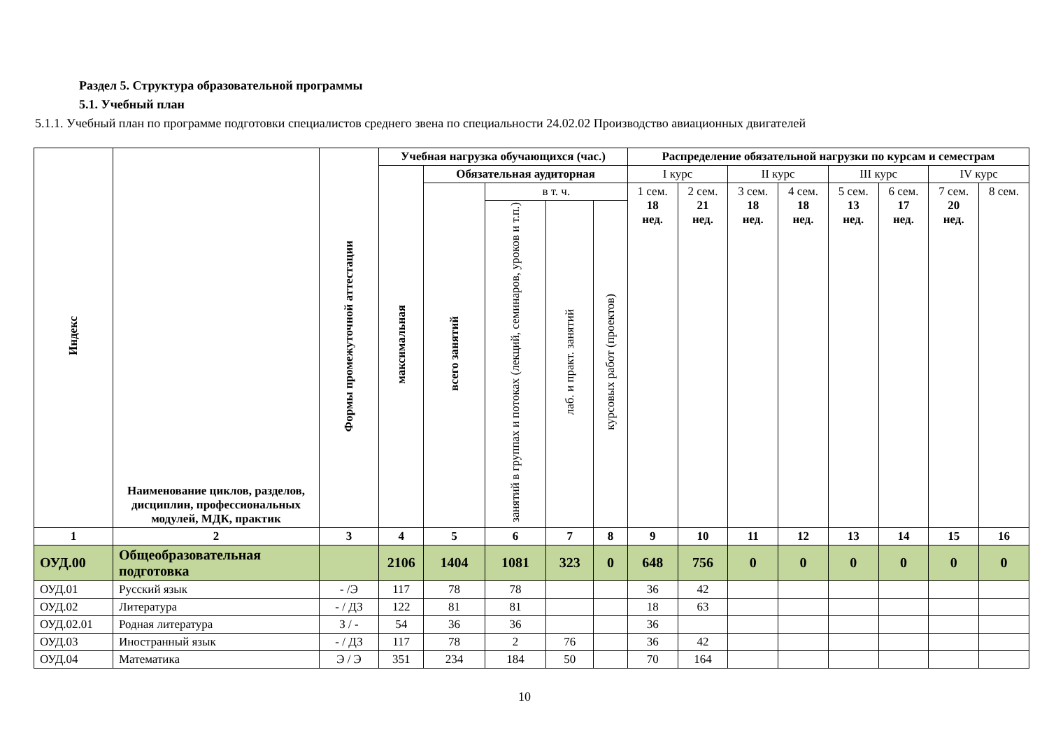Раздел 5. Структура образовательной программы
5.1. Учебный план
5.1.1. Учебный план по программе подготовки специалистов среднего звена по специальности 24.02.02 Производство авиационных двигателей
| Индекс | Наименование циклов, разделов, дисциплин, профессиональных модулей, МДК, практик | Формы промежуточной аттестации | Учебная нагрузка обучающихся (час.) | | | | | Распределение обязательной нагрузки по курсам и семестрам | | | | | | | |
| --- | --- | --- | --- | --- | --- | --- | --- | --- | --- | --- | --- | --- | --- | --- | --- |
| | | | максимальная | Обязательная аудиторная | | | | I курс | | II курс | | III курс | | IV курс | |
| | | | | всего занятий | в т. ч. | | | 1 сем. 18 нед. | 2 сем. 21 нед. | 3 сем. 18 нед. | 4 сем. 18 нед. | 5 сем. 13 нед. | 6 сем. 17 нед. | 7 сем. 20 нед. | 8 сем. |
| | | | | | занятий в группах и потоках (лекций, семинаров, уроков и т.п.) | лаб. и практ. занятий | курсовых работ (проектов) | | | | | | | | |
| 1 | 2 | 3 | 4 | 5 | 6 | 7 | 8 | 9 | 10 | 11 | 12 | 13 | 14 | 15 | 16 |
| ОУД.00 | Общеобразовательная подготовка | | 2106 | 1404 | 1081 | 323 | 0 | 648 | 756 | 0 | 0 | 0 | 0 | 0 | 0 |
| ОУД.01 | Русский язык | - /Э | 117 | 78 | 78 | | | 36 | 42 | | | | | | |
| ОУД.02 | Литература | - / ДЗ | 122 | 81 | 81 | | | 18 | 63 | | | | | | |
| ОУД.02.01 | Родная литература | З / - | 54 | 36 | 36 | | | 36 | | | | | | | |
| ОУД.03 | Иностранный язык | - / ДЗ | 117 | 78 | 2 | 76 | | 36 | 42 | | | | | | |
| ОУД.04 | Математика | Э / Э | 351 | 234 | 184 | 50 | | 70 | 164 | | | | | | |
10